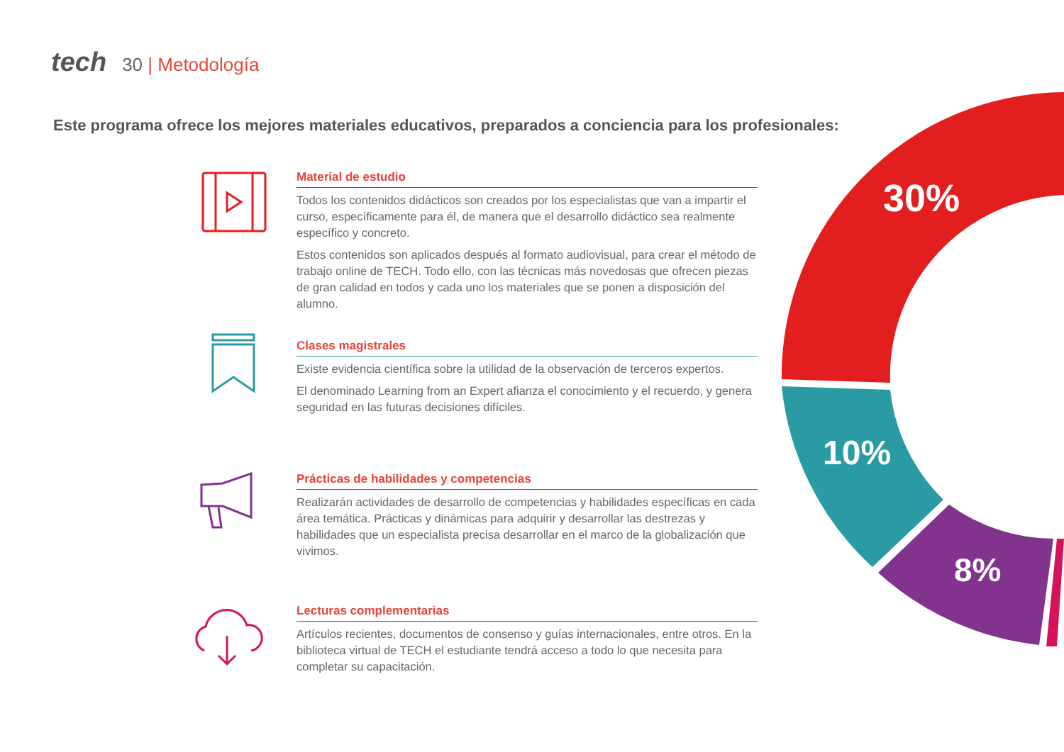tech 30 | Metodología
Este programa ofrece los mejores materiales educativos, preparados a conciencia para los profesionales:
30%
10%
8%
Material de estudio
Todos los contenidos didácticos son creados por los especialistas que van a impartir el curso, específicamente para él, de manera que el desarrollo didáctico sea realmente específico y concreto.
Estos contenidos son aplicados después al formato audiovisual, para crear el método de trabajo online de TECH. Todo ello, con las técnicas más novedosas que ofrecen piezas de gran calidad en todos y cada uno los materiales que se ponen a disposición del alumno.
Clases magistrales
Existe evidencia científica sobre la utilidad de la observación de terceros expertos.
El denominado Learning from an Expert afianza el conocimiento y el recuerdo, y genera seguridad en las futuras decisiones difíciles.
Prácticas de habilidades y competencias
Realizarán actividades de desarrollo de competencias y habilidades específicas en cada área temática. Prácticas y dinámicas para adquirir y desarrollar las destrezas y habilidades que un especialista precisa desarrollar en el marco de la globalización que vivimos.
Lecturas complementarias
Artículos recientes, documentos de consenso y guías internacionales, entre otros. En la biblioteca virtual de TECH el estudiante tendrá acceso a todo lo que necesita para completar su capacitación.